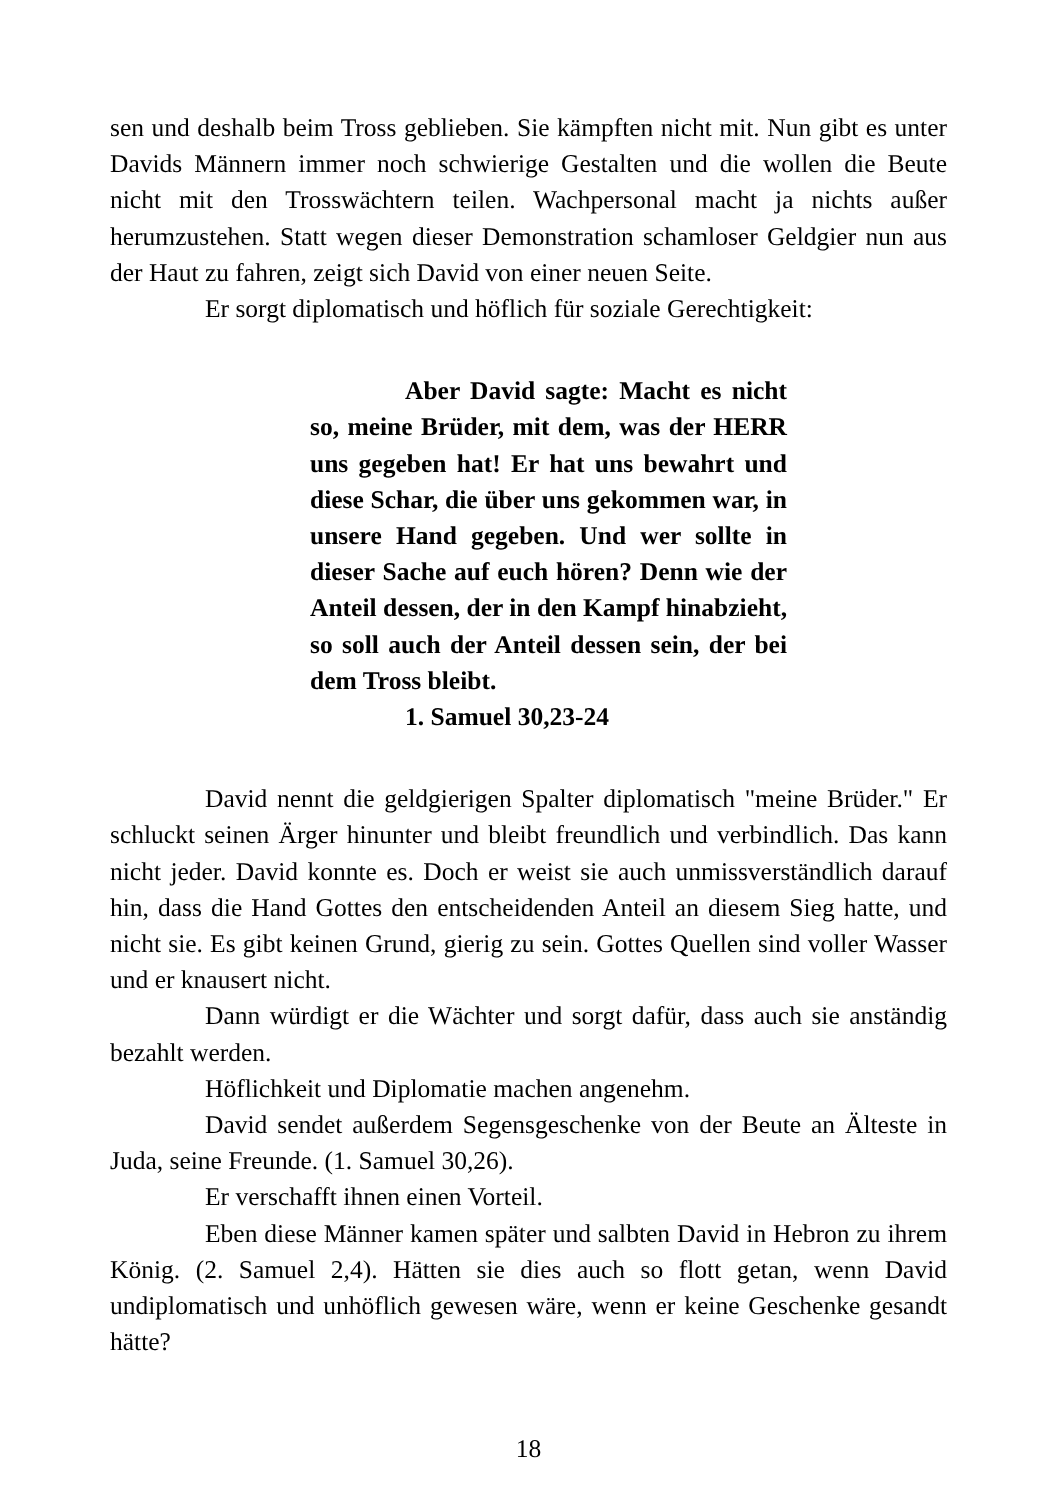sen und deshalb beim Tross geblieben. Sie kämpften nicht mit. Nun gibt es unter Davids Männern immer noch schwierige Gestalten und die wollen die Beute nicht mit den Trosswächtern teilen. Wachpersonal macht ja nichts außer herumzustehen. Statt wegen dieser Demonstration schamloser Geldgier nun aus der Haut zu fahren, zeigt sich David von einer neuen Seite.
Er sorgt diplomatisch und höflich für soziale Gerechtigkeit:
Aber David sagte: Macht es nicht so, meine Brüder, mit dem, was der HERR uns gegeben hat! Er hat uns bewahrt und diese Schar, die über uns gekommen war, in unsere Hand gegeben. Und wer sollte in dieser Sache auf euch hören? Denn wie der Anteil dessen, der in den Kampf hinabzieht, so soll auch der Anteil dessen sein, der bei dem Tross bleibt.
1. Samuel 30,23-24
David nennt die geldgierigen Spalter diplomatisch "meine Brüder." Er schluckt seinen Ärger hinunter und bleibt freundlich und verbindlich. Das kann nicht jeder. David konnte es. Doch er weist sie auch unmissverständlich darauf hin, dass die Hand Gottes den entscheidenden Anteil an diesem Sieg hatte, und nicht sie. Es gibt keinen Grund, gierig zu sein. Gottes Quellen sind voller Wasser und er knausert nicht.
Dann würdigt er die Wächter und sorgt dafür, dass auch sie anständig bezahlt werden.
Höflichkeit und Diplomatie machen angenehm.
David sendet außerdem Segensgeschenke von der Beute an Älteste in Juda, seine Freunde. (1. Samuel 30,26).
Er verschafft ihnen einen Vorteil.
Eben diese Männer kamen später und salbten David in Hebron zu ihrem König. (2. Samuel 2,4). Hätten sie dies auch so flott getan, wenn David undiplomatisch und unhöflich gewesen wäre, wenn er keine Geschenke gesandt hätte?
18